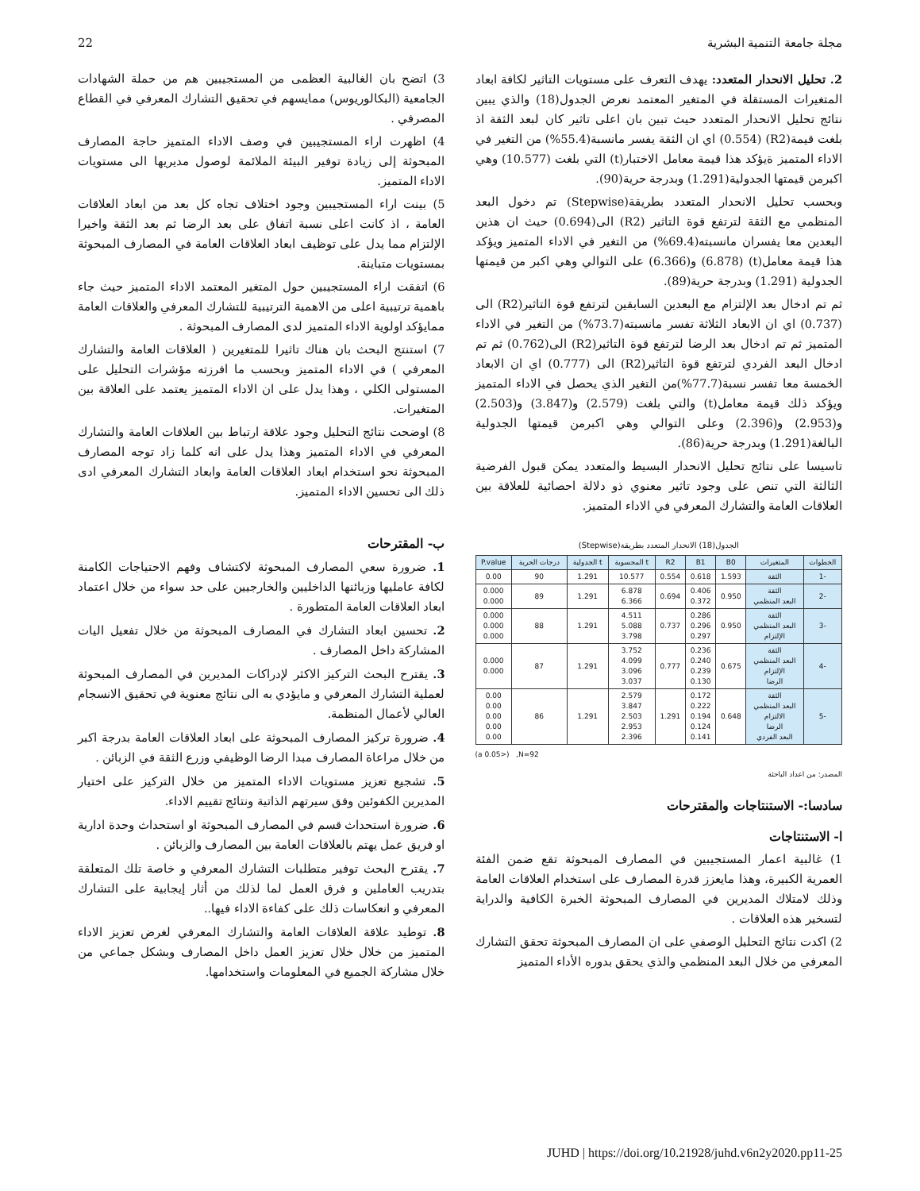22 مجلة جامعة التنمية البشرية
2. تحليل الانحدار المتعدد: يهدف التعرف على مستويات التاثير لكافة ابعاد المتغيرات المستقلة في المتغير المعتمد نعرض الجدول(18) والذي يبين نتائج تحليل الانحدار المتعدد حيث تبين بان اعلى تاثير كان لبعد الثقة اذ بلغت قيمة(R2) (0.554) اي ان الثقة يفسر مانسبة(55.4%) من التغير في الاداء المتميز ةيؤكد هذا قيمة معامل الاختبار(t) التي بلغت (10.577) وهي اكبرمن قيمتها الجدولية(1.291) وبدرجة حرية(90).
وبحسب تحليل الانحدار المتعدد بطريقة(Stepwise) تم دخول البعد المنظمي مع الثقة لترتفع قوة التاثير (R2) الى(0.694) حيث ان هذين البعدين معا يفسران مانسبته(69.4%) من التغير في الاداء المتميز ويؤكد هذا قيمة معامل(t) (6.878) و(6.366) على التوالي وهي اكبر من قيمتها الجدولية (1.291) وبدرجة حرية(89).
ثم تم ادخال بعد الإلتزام مع البعدين السابقين لترتفع قوة التاثير(R2) الى (0.737) اي ان الابعاد الثلاثة تفسر مانسبته(73.7%) من التغير في الاداء المتميز ثم تم ادخال بعد الرضا لترتفع قوة التاثير(R2) الى(0.762) ثم تم ادخال البعد الفردي لترتفع قوة التاثير(R2) الى (0.777) اي ان الابعاد الخمسة معا تفسر نسبة(77.7%)من التغير الذي يحصل في الاداء المتميز ويؤكد ذلك قيمة معامل(t) والتي بلغت (2.579) و(3.847) و(2.503) و(2.953) و(2.396) وعلى التوالي وهي اكبرمن قيمتها الجدولية البالغة(1.291) وبدرجة حرية(86).
تاسيسا على نتائج تحليل الانحدار البسيط والمتعدد يمكن قبول الفرضية الثالثة التي تنص على وجود تاثير معنوي ذو دلالة احصائية للعلاقة بين العلاقات العامة والتشارك المعرفي في الاداء المتميز.
الجدول(18) الانحدار المتعدد بطريقة(Stepwise)
| الخطوات | المتغيرات | B0 | B1 | R2 | t المحسوبة | t الجدولية | درجات الحرية | P.value |
| --- | --- | --- | --- | --- | --- | --- | --- | --- |
| -1 | الثقة | 1.593 | 0.618 | 0.554 | 10.577 | 1.291 | 90 | 0.00 |
| -2 | الثقة البعد المنظمي | 0.950 | 0.406 0.372 | 0.694 | 6.878 6.366 | 1.291 | 89 | 0.000 0.000 |
| -3 | الثقة البعد المنظمي الإلتزام | 0.950 | 0.286 0.296 0.297 | 0.737 | 4.511 5.088 3.798 | 1.291 | 88 | 0.000 0.000 0.000 |
| -4 | الثقة البعد المنظمي الإلتزام الرضا | 0.675 | 0.236 0.240 0.239 0.130 | 0.777 | 3.752 4.099 3.096 3.037 | 1.291 | 87 | 0.000 0.000 |
| -5 | الثقة البعد المنظمي الالتزام الرضا البعد الفردي | 0.648 | 0.172 0.222 0.194 0.124 0.141 | 1.291 | 2.579 3.847 2.503 2.953 2.396 | 1.291 | 86 | 0.00 0.00 0.00 0.00 0.00 |
(a 0.05>) ,N=92
المصدر: من اعداد الباحثة
سادسا:- الاستنتاجات والمقترحات
ا- الاستنتاجات
1) غالبية اعمار المستجيبين في المصارف المبحوثة تقع ضمن الفئة العمرية الكبيرة، وهذا مايعزز قدرة المصارف على استخدام العلاقات العامة وذلك لامتلاك المديرين في المصارف المبحوثة الخبرة الكافية والدراية لتسخير هذه العلاقات .
2) اكدت نتائج التحليل الوصفي على ان المصارف المبحوثة تحقق التشارك المعرفي من خلال البعد المنظمي والذي يحقق بدوره الأداء المتميز
3) اتضح بان الغالبية العظمى من المستجيبين هم من حملة الشهادات الجامعية (البكالوريوس) ممايسهم في تحقيق التشارك المعرفي في القطاع المصرفي .
4) اظهرت اراء المستجيبين في وصف الاداء المتميز حاجة المصارف المبحوثة إلى زيادة توفير البيئة الملائمة لوصول مديريها الى مستويات الاداء المتميز.
5) بينت اراء المستجيبين وجود اختلاف تجاه كل بعد من ابعاد العلاقات العامة ، اذ كانت اعلى نسبة اتفاق على بعد الرضا ثم بعد الثقة واخيرا الإلتزام مما يدل على توظيف ابعاد العلاقات العامة في المصارف المبحوثة بمستويات متباينة.
6) اتفقت اراء المستجيبين حول المتغير المعتمد الاداء المتميز حيث جاء باهمية ترتيبية اعلى من الاهمية الترتيبية للتشارك المعرفي والعلاقات العامة ممايؤكد اولوية الاداء المتميز لدى المصارف المبحوثة .
7) استنتج البحث بان هناك تاثيرا للمتغيرين ( العلاقات العامة والتشارك المعرفي ) في الاداء المتميز وبحسب ما افرزته مؤشرات التحليل على المستولى الكلي ، وهذا يدل على ان الاداء المتميز يعتمد على العلاقة بين المتغيرات.
8) اوضحت نتائج التحليل وجود علاقة ارتباط بين العلاقات العامة والتشارك المعرفي في الاداء المتميز وهذا يدل على انه كلما زاد توجه المصارف المبحوثة نحو استخدام ابعاد العلاقات العامة وابعاد التشارك المعرفي ادى ذلك الى تحسين الاداء المتميز.
ب- المقترحات
1. ضرورة سعي المصارف المبحوثة لاكتشاف وفهم الاحتياجات الكامنة لكافة عامليها وزبائنها الداخليين والخارجيين على حد سواء من خلال اعتماد ابعاد العلاقات العامة المتطورة .
2. تحسين ابعاد التشارك في المصارف المبحوثة من خلال تفعيل اليات المشاركة داخل المصارف .
3. يقترح البحث التركيز الاكثر لإدراكات المديرين في المصارف المبحوثة لعملية التشارك المعرفي و مايؤدي به الى نتائج معنوية في تحقيق الانسجام العالي لأعمال المنظمة.
4. ضرورة تركيز المصارف المبحوثة على ابعاد العلاقات العامة بدرجة اكبر من خلال مراعاة المصارف مبدا الرضا الوظيفي وزرع الثقة في الزبائن .
5. تشجيع تعزيز مستويات الاداء المتميز من خلال التركيز على اختيار المديرين الكفوئين وفق سيرتهم الذاتية ونتائج تقييم الاداء.
6. ضرورة استحداث قسم في المصارف المبحوثة او استحداث وحدة ادارية او فريق عمل يهتم بالعلاقات العامة بين المصارف والزبائن .
7. يقترح البحث توفير متطلبات التشارك المعرفي و خاصة تلك المتعلقة بتدريب العاملين و فرق العمل لما لذلك من أثار إيجابية على التشارك المعرفي و انعكاسات ذلك على كفاءة الاداء فيها..
8. توطيد علاقة العلاقات العامة والتشارك المعرفي لغرض تعزيز الاداء المتميز من خلال خلال تعزيز العمل داخل المصارف وبشكل جماعي من خلال مشاركة الجميع في المعلومات واستخدامها.
JUHD | https://doi.org/10.21928/juhd.v6n2y2020.pp11-25